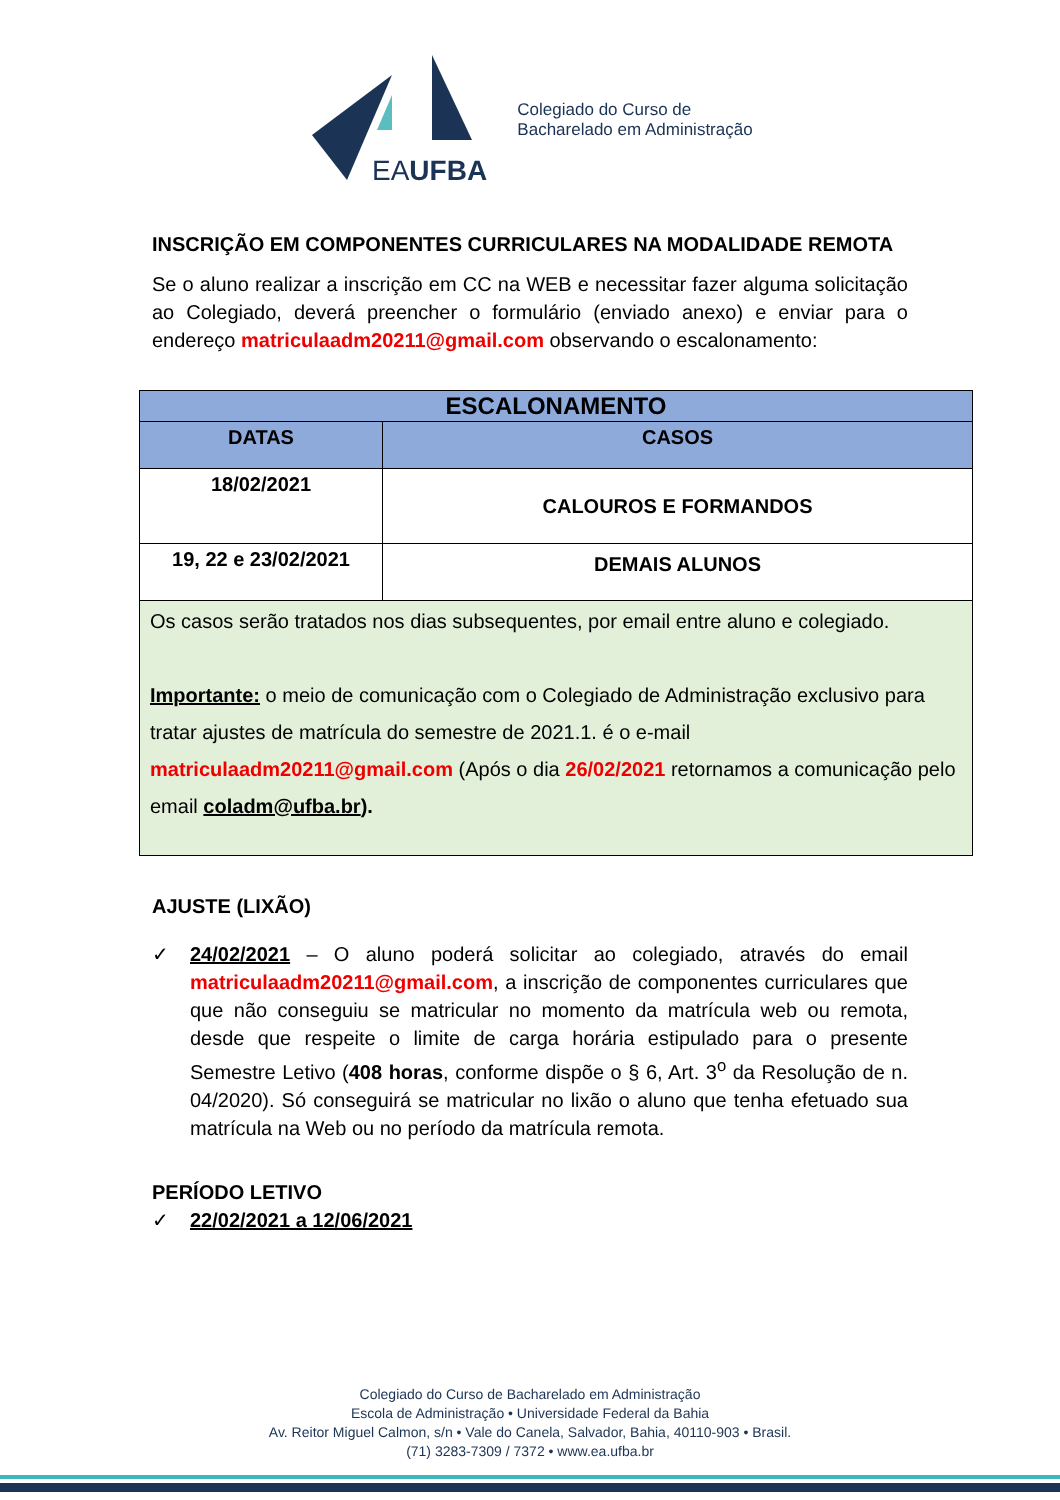EAUFBA
Colegiado do Curso de
Bacharelado em Administração
INSCRIÇÃO EM COMPONENTES CURRICULARES NA MODALIDADE REMOTA
Se o aluno realizar a inscrição em CC na WEB e necessitar fazer alguma solicitação ao Colegiado, deverá preencher o formulário (enviado anexo) e enviar para o endereço matriculaadm20211@gmail.com observando o escalonamento:
| ESCALONAMENTO | |
| --- | --- |
| DATAS | CASOS |
| 18/02/2021 | CALOUROS E FORMANDOS |
| 19, 22 e 23/02/2021 | DEMAIS ALUNOS |
| Os casos serão tratados nos dias subsequentes, por email entre aluno e colegiado. Importante: o meio de comunicação com o Colegiado de Administração exclusivo para tratar ajustes de matrícula do semestre de 2021.1. é o e-mail matriculaadm20211@gmail.com (Após o dia 26/02/2021 retornamos a comunicação pelo email coladm@ufba.br ). | |
AJUSTE (LIXÃO)
✓ 24/02/2021 – O aluno poderá solicitar ao colegiado, através do email matriculaadm20211@gmail.com, a inscrição de componentes curriculares que que não conseguiu se matricular no momento da matrícula web ou remota, desde que respeite o limite de carga horária estipulado para o presente Semestre Letivo (408 horas, conforme dispõe o § 6, Art. 3<sup>o</sup> da Resolução de n. 04/2020). Só conseguirá se matricular no lixão o aluno que tenha efetuado sua matrícula na Web ou no período da matrícula remota.
PERÍODO LETIVO
✓ 22/02/2021 a 12/06/2021
Colegiado do Curso de Bacharelado em Administração
Escola de Administração • Universidade Federal da Bahia
Av. Reitor Miguel Calmon, s/n • Vale do Canela, Salvador, Bahia, 40110-903 • Brasil.
(71) 3283-7309 / 7372 • www.ea.ufba.br